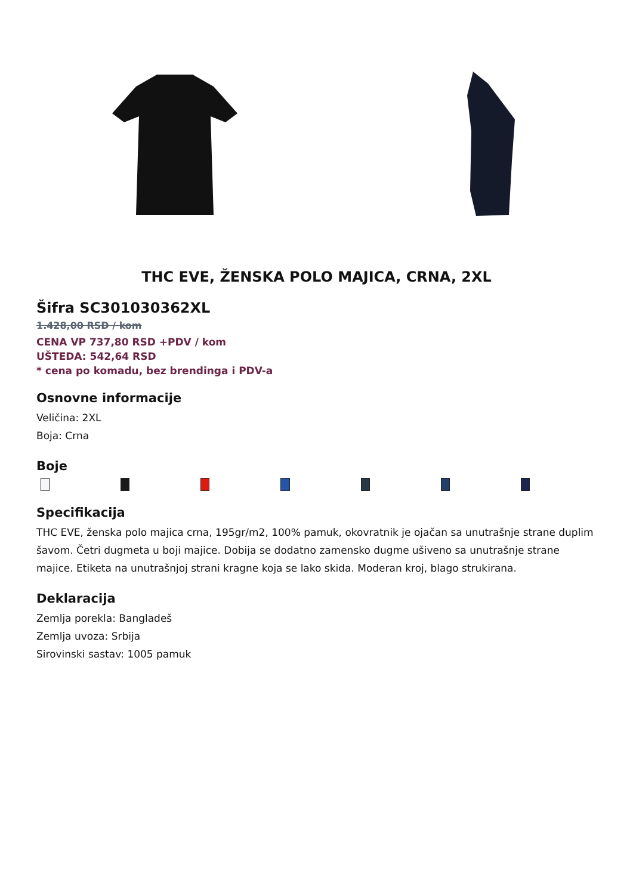THC EVE, ŽENSKA POLO MAJICA, CRNA, 2XL
Šifra SC301030362XL
1.428,00 RSD / kom
CENA VP 737,80 RSD +PDV / kom
UŠTEDA: 542,64 RSD
* cena po komadu, bez brendinga i PDV-a
Osnovne informacije
Veličina: 2XL
Boja: Crna
Boje
Specifikacija
THC EVE, ženska polo majica crna, 195gr/m2, 100% pamuk, okovratnik je ojačan sa unutrašnje strane duplim šavom. Četri dugmeta u boji majice. Dobija se dodatno zamensko dugme ušiveno sa unutrašnje strane majice. Etiketa na unutrašnjoj strani kragne koja se lako skida. Moderan kroj, blago strukirana.
Deklaracija
Zemlja porekla: Bangladeš
Zemlja uvoza: Srbija
Sirovinski sastav: 1005 pamuk